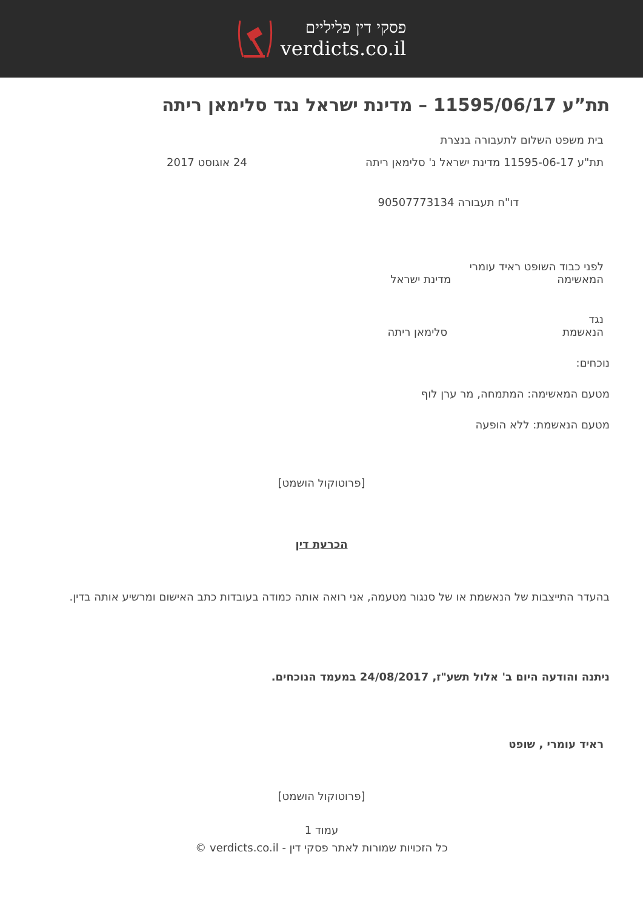פסקי דין פליליים
verdicts.co.il
תת”ע 11595/06/17 – מדינת ישראל נגד סלימאן ריתה
בית משפט השלום לתעבורה בנצרת
תת"ע 11595-06-17 מדינת ישראל נ' סלימאן ריתה 24 אוגוסט 2017
דו"ח תעבורה 90507773134
לפני כבוד השופט ראיד עומרי
המאשימה מדינת ישראל
נגד
הנאשמת סלימאן ריתה
נוכחים:
מטעם המאשימה: המתמחה, מר ערן לוף
מטעם הנאשמת: ללא הופעה
[פרוטוקול הושמט]
הכרעת דין
בהעדר התייצבות של הנאשמת או של סנגור מטעמה, אני רואה אותה כמודה בעובדות כתב האישום ומרשיע אותה בדין.
ניתנה והודעה היום ב' אלול תשע"ז, 24/08/2017 במעמד הנוכחים.
ראיד עומרי , שופט
[פרוטוקול הושמט]
עמוד 1
כל הזכויות שמורות לאתר פסקי דין - verdicts.co.il ©